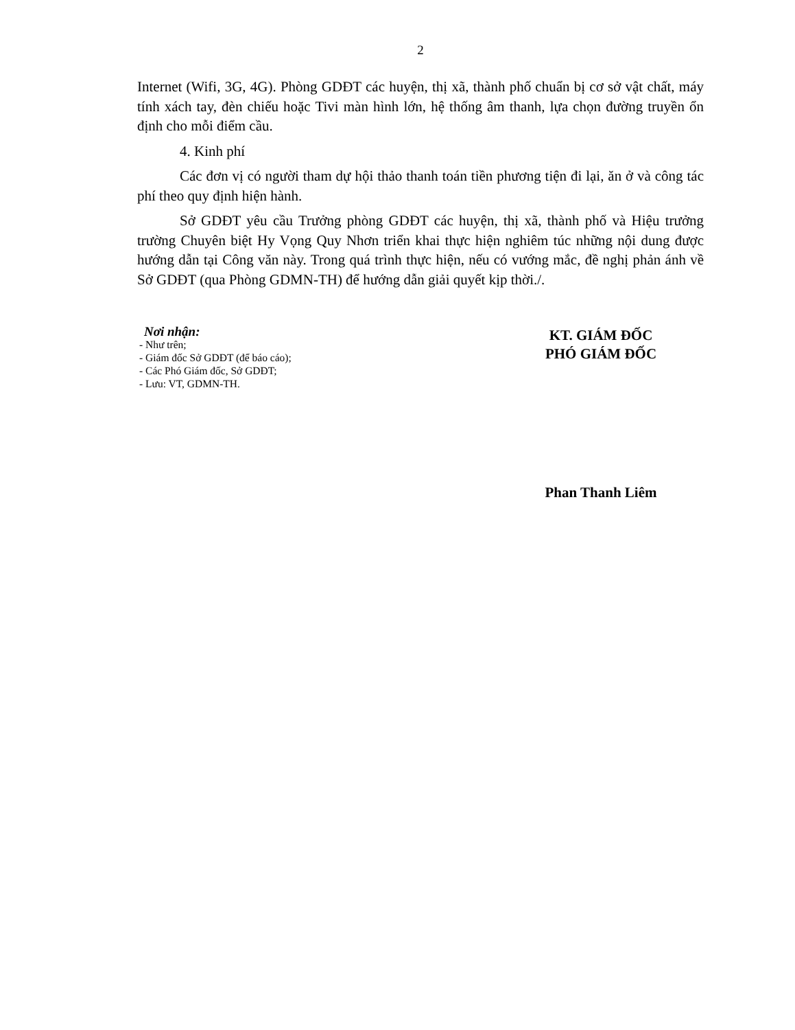2
Internet (Wifi, 3G, 4G). Phòng GDĐT các huyện, thị xã, thành phố chuẩn bị cơ sở vật chất, máy tính xách tay, đèn chiếu hoặc Tivi màn hình lớn, hệ thống âm thanh, lựa chọn đường truyền ổn định cho mỗi điểm cầu.
4. Kinh phí
Các đơn vị có người tham dự hội thảo thanh toán tiền phương tiện đi lại, ăn ở và công tác phí theo quy định hiện hành.
Sở GDĐT yêu cầu Trưởng phòng GDĐT các huyện, thị xã, thành phố và Hiệu trưởng trường Chuyên biệt Hy Vọng Quy Nhơn triển khai thực hiện nghiêm túc những nội dung được hướng dẫn tại Công văn này. Trong quá trình thực hiện, nếu có vướng mắc, đề nghị phản ánh về Sở GDĐT (qua Phòng GDMN-TH) để hướng dẫn giải quyết kịp thời./.
Nơi nhận:
- Như trên;
- Giám đốc Sở GDĐT (để báo cáo);
- Các Phó Giám đốc, Sở GDĐT;
- Lưu: VT, GDMN-TH.
KT. GIÁM ĐỐC
PHÓ GIÁM ĐỐC
Phan Thanh Liêm